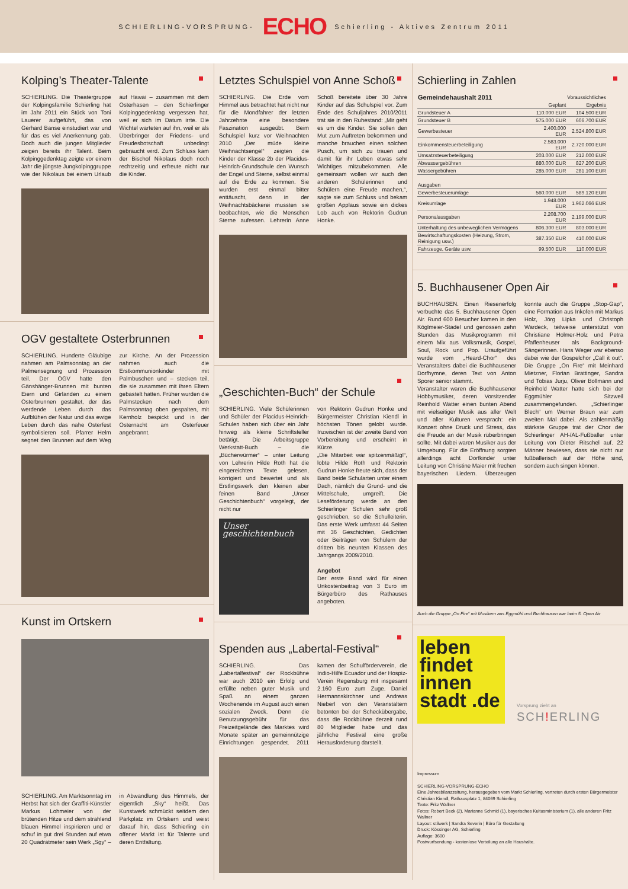SCHIERLING-VORSPRUNG- ECHO Schierling - Aktives Zentrum 2011
Kolping’s Theater-Talente
SCHIERLING. Die Theatergruppe der Kolpingsfamilie Schierling hat im Jahr 2011 ein Stück von Toni Lauerer aufgeführt, das von Gerhard Banse einstudiert war und für das es viel Anerkennung gab. Doch auch die jungen Mitglieder zeigen bereits ihr Talent. Beim Kolpinggedenktag zeigte vor einem Jahr die jüngste Jungkolpinggruppe wie der Nikolaus bei einem Urlaub auf Hawai – zusammen mit dem Osterhasen – den Schierlinger Kolpinggedenktag vergessen hat, weil er sich im Datum irrte. Die Wichtel warteten auf ihn, weil er als Überbringer der Friedens- und Freudesbotschaft unbedingt gebraucht wird. Zum Schluss kam der Bischof Nikolaus doch noch rechtzeitig und erfreute nicht nur die Kinder.
OGV gestaltete Osterbrunnen
SCHIERLING. Hunderte Gläubige nahmen am Palmsonntag an der Palmensegnung und Prozession teil. Der OGV hatte den Gänshänger-Brunnen mit bunten Eiern und Girlanden zu einem Osterbrunnen gestaltet, der das werdende Leben durch das Aufblühen der Natur und das ewige Leben durch das nahe Osterfest symbolisieren soll. Pfarrer Helm segnet den Brunnen auf dem Weg zur Kirche. An der Prozession nahmen auch die Erstkommunionkinder mit Palmbuschen und – stecken teil, die sie zusammen mit ihren Eltern gebastelt hatten. Früher wurden die Palmstecken nach dem Palmsonntag oben gespalten, mit Kernholz bespickt und in der Osternacht am Osterfeuer angebrannt.
Kunst im Ortskern
SCHIERLING. Am Marktsonntag im Herbst hat sich der Graffiti-Künstler Markus Lohmeier von der brütenden Hitze und dem strahlend blauen Himmel inspirieren und er schuf in gut drei Stunden auf etwa 20 Quadratmeter sein Werk „Sgy“ – in Abwandlung des Himmels, der eigentlich „Sky“ heißt. Das Kunstwerk schmückt seitdem den Parkplatz im Ortskern und weist darauf hin, dass Schierling ein offener Markt ist für Talente und deren Entfaltung.
Letztes Schulspiel von Anne Schoß
SCHIERLING. Die Erde vom Himmel aus betrachtet hat nicht nur für die Mondfahrer der letzten Jahrzehnte eine besondere Faszination ausgeübt. Beim Schulspiel kurz vor Weihnachten 2010 „Der müde kleine Weihnachtsengel“ zeigten die Kinder der Klasse 2b der Placidus-Heinrich-Grundschule den Wunsch der Engel und Sterne, selbst einmal auf die Erde zu kommen. Sie wurden erst einmal bitter enttäuscht, denn in der Weihnachtsbäckerei mussten sie beobachten, wie die Menschen Sterne aufessen. Lehrerin Anne Schoß bereitete über 30 Jahre Kinder auf das Schulspiel vor. Zum Ende des Schuljahres 2010/2011 trat sie in den Ruhestand: „Mir geht es um die Kinder. Sie sollen den Mut zum Auftreten bekommen und manche brauchen einen solchen Pusch, um sich zu trauen und damit für ihr Leben etwas sehr Wichtiges mitzubekommen. Alle gemeinsam wollen wir auch den anderen Schülerinnen und Schülern eine Freude machen,“, sagte sie zum Schluss und bekam großen Applaus sowie ein dickes Lob auch von Rektorin Gudrun Honke.
„Geschichten-Buch“ der Schule
SCHIERLING. Viele Schülerinnen und Schüler der Placidus-Heinrich-Schulen haben sich über ein Jahr hinweg als kleine Schriftsteller betätigt. Die Arbeitsgruppe Werkstatt-Buch – die „Bücherwürmer“ – unter Leitung von Lehrerin Hilde Roth hat die eingereichten Texte gelesen, korrigiert und bewertet und als Erstlingswerk den kleinen aber feinen Band „Unser Geschichtenbuch“ vorgelegt, der nicht nur
Unser geschichtenbuch
von Rektorin Gudrun Honke und Bürgermeister Christian Kiendl in höchsten Tönen gelobt wurde. Inzwischen ist der zweite Band von Vorbereitung und erscheint in Kürze.
„Die Mitarbeit war spitzenmäßig!“, lobte Hilde Roth und Rektorin Gudrun Honke freute sich, dass der Band beide Schularten unter einem Dach, nämlich die Grund- und die Mittelschule, umgreift. Die Leseförderung werde an den Schierlinger Schulen sehr groß geschrieben, so die Schulleiterin. Das erste Werk umfasst 44 Seiten mit 36 Geschichten, Gedichten oder Beiträgen von Schülern der dritten bis neunten Klassen des Jahrgangs 2009/2010.
Angebot
Der erste Band wird für einen Unkostenbeitrag von 3 Euro im Bürgerbüro des Rathauses angeboten.
Spenden aus „Labertal-Festival“
SCHIERLING. Das „Labertalfestival“ der Rockbühne war auch 2010 ein Erfolg und erfüllte neben guter Musik und Spaß an einem ganzen Wochenende im August auch einen sozialen Zweck. Denn die Benutzungsgebühr für das Freizeitgelände des Marktes wird Monate später an gemeinnützige Einrichtungen gespendet. 2011 kamen der Schulförderverein, die Indio-Hilfe Ecuador und der Hospiz-Verein Regensburg mit insgesamt 2.160 Euro zum Zuge. Daniel Hermannskirchner und Andreas Nieberl von den Veranstaltern betonten bei der Scheckübergabe, dass die Rockbühne derzeit rund 80 Mitglieder habe und das jährliche Festival eine große Herausforderung darstellt.
Schierling in Zahlen
| Gemeindehaushalt 2011 | | Voraussichtliches |
| --- | --- | --- |
| | Geplant | Ergebnis |
| Grundsteuer A | 110.000 EUR | 104.500 EUR |
| Grundsteuer B | 575.000 EUR | 606.700 EUR |
| Gewerbesteuer | 2.400.000 EUR | 2.524.800 EUR |
| Einkommensteuerbeteiligung | 2.583.000 EUR | 2.720.000 EUR |
| Umsatzsteuerbeteiligung | 203.000 EUR | 212.000 EUR |
| Abwassergebühren | 880.000 EUR | 827.200 EUR |
| Wassergebühren | 285.000 EUR | 281.100 EUR |
| Ausgaben | | |
| Gewerbesteuerumlage | 560.000 EUR | 589.120 EUR |
| Kreisumlage | 1.948.000 EUR | 1.962.066 EUR |
| Personalausgaben | 2.208.700 EUR | 2.199.000 EUR |
| Unterhaltung des unbeweglichen Vermögens | 806.300 EUR | 803.000 EUR |
| Bewirtschaftungskosten (Heizung, Strom, Reinigung usw.) | 387.350 EUR | 410.000 EUR |
| Fahrzeuge, Geräte usw. | 99.500 EUR | 110.000 EUR |
5. Buchhausener Open Air
BUCHHAUSEN. Einen Riesenerfolg verbuchte das 5. Buchhausener Open Air. Rund 600 Besucher kamen in den Köglmeier-Stadel und genossen zehn Stunden das Musikprogramm mit einem Mix aus Volksmusik, Gospel, Soul, Rock und Pop. Uraufgeführt wurde vom „Heard-Chor“ des Veranstalters dabei die Buchhausener Dorfhymne, deren Text von Anton Sporer senior stammt.
Veranstalter waren die Buchhausener Hobbymusiker, deren Vorsitzender Reinhold Watter einen bunten Abend mit vielseitiger Musik aus aller Welt und aller Kulturen versprach: ein Konzert ohne Druck und Stress, das die Freude an der Musik rüberbringen sollte. Mit dabei waren Musiker aus der Umgebung. Für die Eröffnung sorgten allerdings acht Dorfkinder unter Leitung von Christine Maier mit frechen bayerischen Liedern. Überzeugen konnte auch die Gruppe „Stop-Gap“, eine Formation aus Inkofen mit Markus Holz, Jörg Lipka und Christoph Wardeck, teilweise unterstützt von Christiane Holmer-Holz und Petra Pfaffenheuser als Background-Sängerinnen. Hans Weger war ebenso dabei wie der Gospelchor „Call it out“. Die Gruppe „On Fire“ mit Meinhard Mietzner, Florian Brattinger, Sandra und Tobias Jurju, Oliver Bollmann und Reinhold Watter hatte sich bei der Eggmühler Sitzweil zusammengefunden. „Schierlinger Blech“ um Werner Braun war zum zweiten Mal dabei. Als zahlenmäßig stärkste Gruppe trat der Chor der Schierlinger AH-/AL-Fußballer unter Leitung von Dieter Ritschel auf. 22 Männer bewiesen, dass sie nicht nur fußballerisch auf der Höhe sind, sondern auch singen können.
Auch die Gruppe „On Fire“ mit Musikern aus Eggmühl und Buchhausen war beim 5. Open Air
leben findet innen stadt .de
Vorsprung zieht an
SCH!ERLING
Impressum
SCHIERLING-VORSPRUNG-ECHO
Eine Jahresbilanzzeitung, herausgegeben vom Markt Schierling, vertreten durch ersten Bürgermeister Christian Kiendl, Rathausplatz 1, 84069 Schierling
Texte: Fritz Wallner
Fotos: Robert Beck (2), Marianne Schmid (1), bayerisches Kultusministerium (1), alle anderen Fritz Wallner
Layout: stilwerk | Sandra Severin | Büro für Gestaltung
Druck: Kössinger AG, Schierling
Auflage: 3600
Postwurfsendung - kostenlose Verteilung an alle Haushalte.